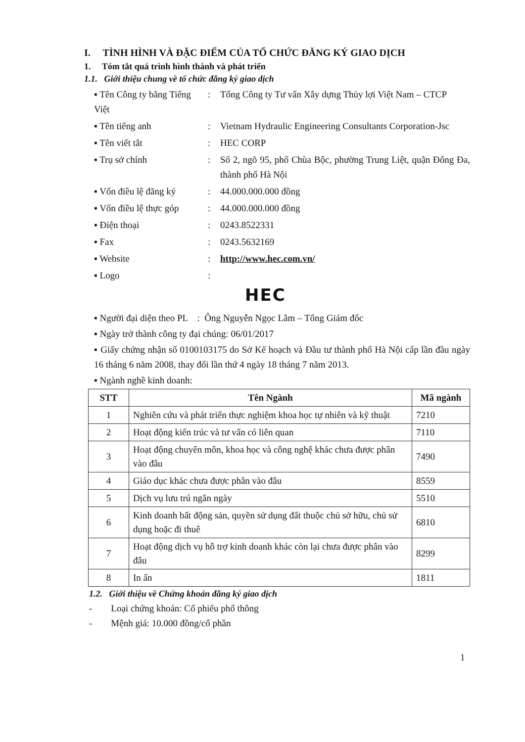I. TÌNH HÌNH VÀ ĐẶC ĐIỂM CỦA TỔ CHỨC ĐĂNG KÝ GIAO DỊCH
1. Tóm tắt quá trình hình thành và phát triển
1.1. Giới thiệu chung về tổ chức đăng ký giao dịch
▪ Tên Công ty bằng Tiếng Việt
: Tổng Công ty Tư vấn Xây dựng Thủy lợi Việt Nam – CTCP
▪ Tên tiếng anh : Vietnam Hydraulic Engineering Consultants Corporation-Jsc
▪ Tên viết tắt : HEC CORP
▪ Trụ sở chính : Số 2, ngõ 95, phố Chùa Bộc, phường Trung Liệt, quận Đống Đa, thành phố Hà Nội
▪ Vốn điều lệ đăng ký
: 44.000.000.000 đồng
▪ Vốn điều lệ thực góp
: 44.000.000.000 đồng
▪ Điện thoại : 0243.8522331
▪ Fax : 0243.5632169
▪ Website : http://www.hec.com.vn/
▪ Logo :
HEC
▪ Người đại diện theo PL : Ông Nguyễn Ngọc Lâm – Tổng Giám đốc
▪ Ngày trở thành công ty đại chúng: 06/01/2017
▪ Giấy chứng nhận số 0100103175 do Sở Kế hoạch và Đầu tư thành phố Hà Nội cấp lần đầu ngày 16 tháng 6 năm 2008, thay đổi lần thứ 4 ngày 18 tháng 7 năm 2013.
▪ Ngành nghề kinh doanh:
| STT | Tên Ngành | Mã ngành |
| --- | --- | --- |
| 1 | Nghiên cứu và phát triển thực nghiệm khoa học tự nhiên và kỹ thuật | 7210 |
| 2 | Hoạt động kiến trúc và tư vấn có liên quan | 7110 |
| 3 | Hoạt động chuyên môn, khoa học và công nghệ khác chưa được phân vào đâu | 7490 |
| 4 | Giáo dục khác chưa được phân vào đâu | 8559 |
| 5 | Dịch vụ lưu trú ngắn ngày | 5510 |
| 6 | Kinh doanh bất động sản, quyền sử dụng đất thuộc chủ sở hữu, chủ sử dụng hoặc đi thuê | 6810 |
| 7 | Hoạt động dịch vụ hỗ trợ kinh doanh khác còn lại chưa được phân vào đâu | 8299 |
| 8 | In ấn | 1811 |
1.2. Giới thiệu về Chứng khoán đăng ký giao dịch
- Loại chứng khoán: Cổ phiếu phổ thông
- Mệnh giá: 10.000 đồng/cổ phần
1